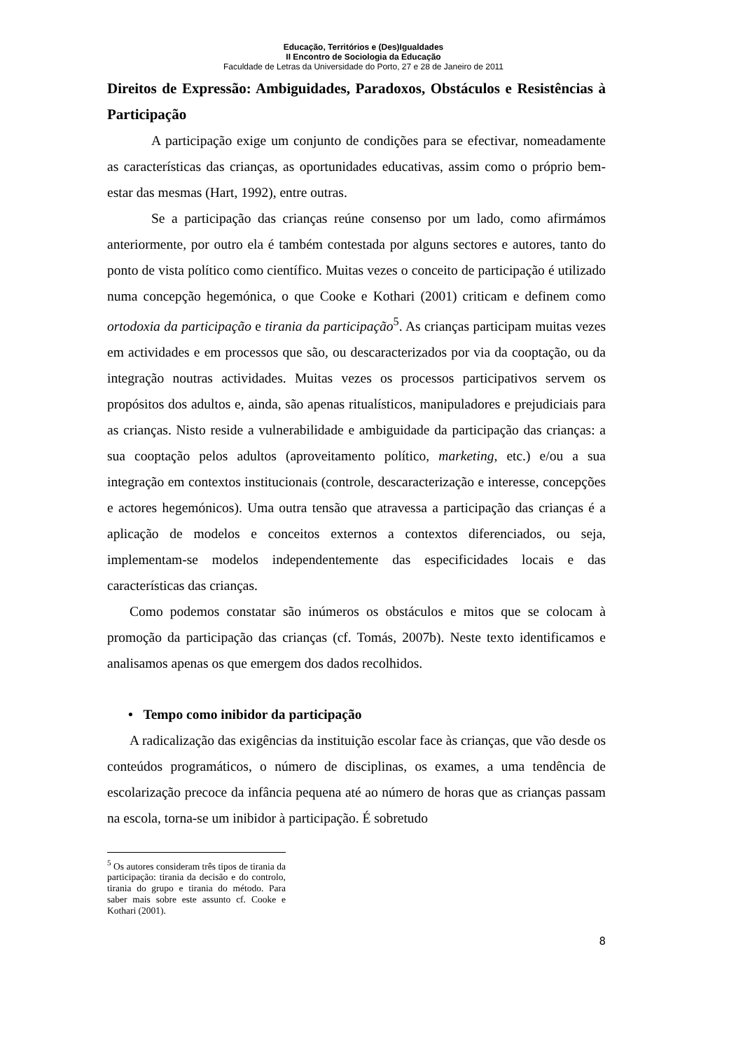Educação, Territórios e (Des)Igualdades
II Encontro de Sociologia da Educação
Faculdade de Letras da Universidade do Porto, 27 e 28 de Janeiro de 2011
Direitos de Expressão: Ambiguidades, Paradoxos, Obstáculos e Resistências à Participação
A participação exige um conjunto de condições para se efectivar, nomeadamente as características das crianças, as oportunidades educativas, assim como o próprio bem-estar das mesmas (Hart, 1992), entre outras.
Se a participação das crianças reúne consenso por um lado, como afirmámos anteriormente, por outro ela é também contestada por alguns sectores e autores, tanto do ponto de vista político como científico. Muitas vezes o conceito de participação é utilizado numa concepção hegemónica, o que Cooke e Kothari (2001) criticam e definem como ortodoxia da participação e tirania da participação<sup>5</sup>. As crianças participam muitas vezes em actividades e em processos que são, ou descaracterizados por via da cooptação, ou da integração noutras actividades. Muitas vezes os processos participativos servem os propósitos dos adultos e, ainda, são apenas ritualísticos, manipuladores e prejudiciais para as crianças. Nisto reside a vulnerabilidade e ambiguidade da participação das crianças: a sua cooptação pelos adultos (aproveitamento político, marketing, etc.) e/ou a sua integração em contextos institucionais (controle, descaracterização e interesse, concepções e actores hegemónicos). Uma outra tensão que atravessa a participação das crianças é a aplicação de modelos e conceitos externos a contextos diferenciados, ou seja, implementam-se modelos independentemente das especificidades locais e das características das crianças.
Como podemos constatar são inúmeros os obstáculos e mitos que se colocam à promoção da participação das crianças (cf. Tomás, 2007b). Neste texto identificamos e analisamos apenas os que emergem dos dados recolhidos.
• Tempo como inibidor da participação
A radicalização das exigências da instituição escolar face às crianças, que vão desde os conteúdos programáticos, o número de disciplinas, os exames, a uma tendência de escolarização precoce da infância pequena até ao número de horas que as crianças passam na escola, torna-se um inibidor à participação. É sobretudo
<sup>5</sup> Os autores consideram três tipos de tirania da participação: tirania da decisão e do controlo, tirania do grupo e tirania do método. Para saber mais sobre este assunto cf. Cooke e Kothari (2001).
8